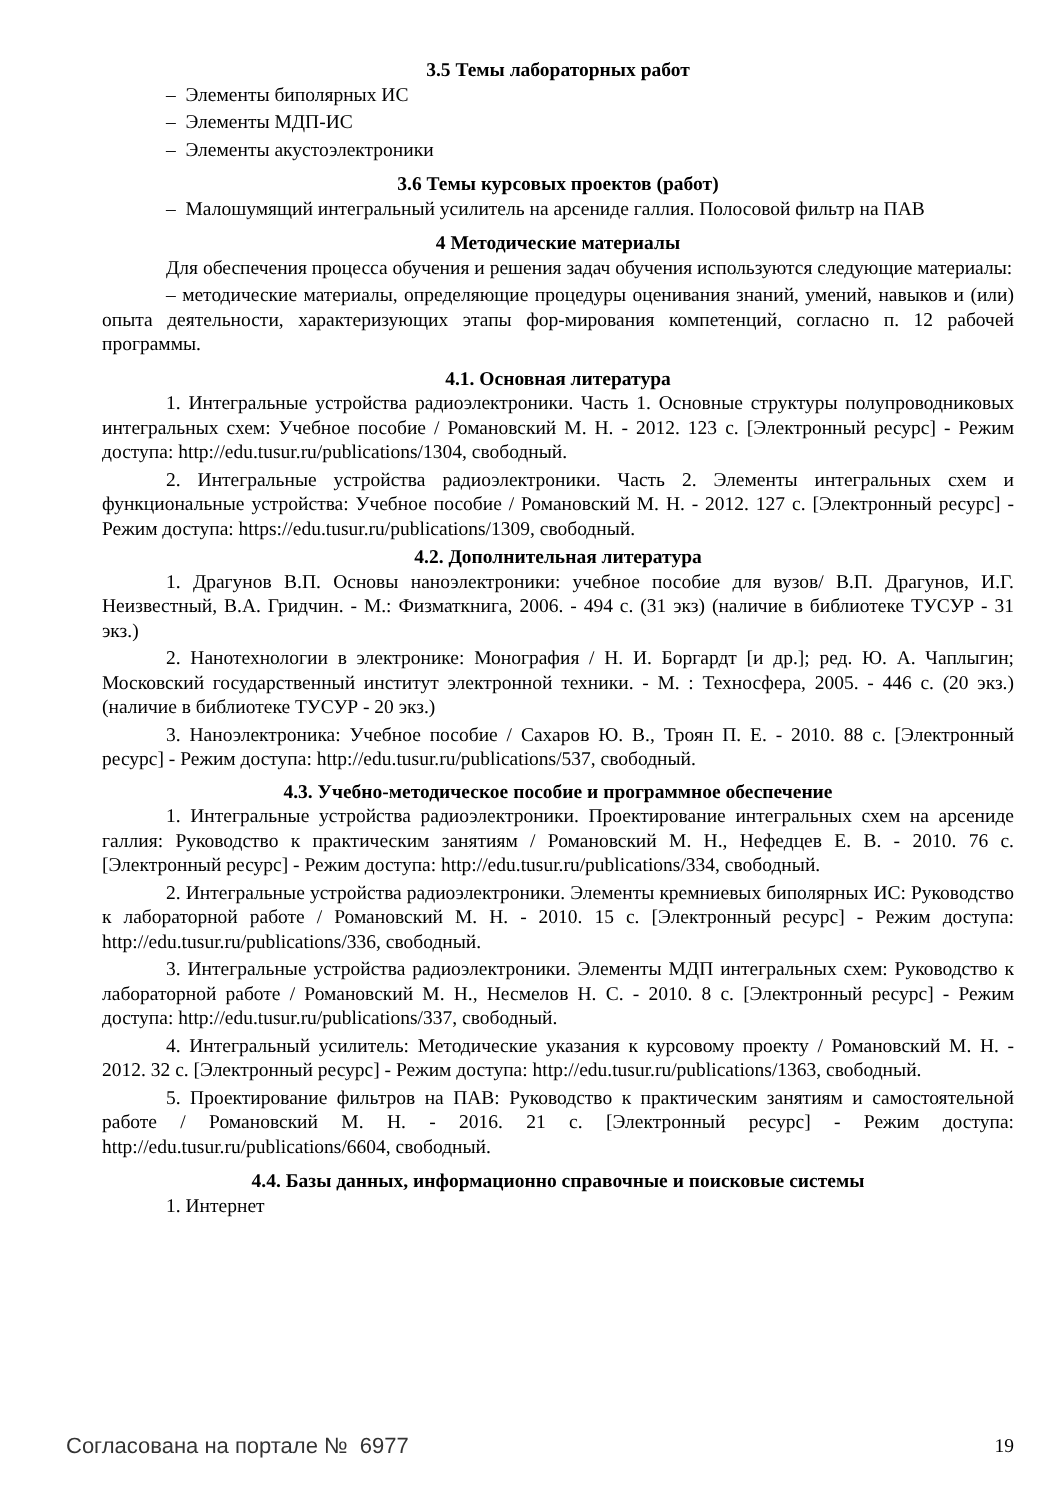3.5 Темы лабораторных работ
– Элементы биполярных ИС
– Элементы МДП-ИС
– Элементы акустоэлектроники
3.6 Темы курсовых проектов (работ)
– Малошумящий интегральный усилитель на арсениде галлия. Полосовой фильтр на ПАВ
4 Методические материалы
Для обеспечения процесса обучения и решения задач обучения используются следующие материалы:
– методические материалы, определяющие процедуры оценивания знаний, умений, навыков и (или) опыта деятельности, характеризующих этапы фор-мирования компетенций, согласно п. 12 рабочей программы.
4.1. Основная литература
1. Интегральные устройства радиоэлектроники. Часть 1. Основные структуры полупроводниковых интегральных схем: Учебное пособие / Романовский М. Н. - 2012. 123 с. [Электронный ресурс] - Режим доступа: http://edu.tusur.ru/publications/1304, свободный.
2. Интегральные устройства радиоэлектроники. Часть 2. Элементы интегральных схем и функциональные устройства: Учебное пособие / Романовский М. Н. - 2012. 127 с. [Электронный ресурс] - Режим доступа: https://edu.tusur.ru/publications/1309, свободный.
4.2. Дополнительная литература
1. Драгунов В.П. Основы наноэлектроники: учебное пособие для вузов/ В.П. Драгунов, И.Г. Неизвестный, В.А. Гридчин. - М.: Физматкнига, 2006. - 494 с. (31 экз) (наличие в библиотеке ТУСУР - 31 экз.)
2. Нанотехнологии в электронике: Монография / Н. И. Боргардт [и др.]; ред. Ю. А. Чаплыгин; Московский государственный институт электронной техники. - М. : Техносфера, 2005. - 446 с. (20 экз.) (наличие в библиотеке ТУСУР - 20 экз.)
3. Наноэлектроника: Учебное пособие / Сахаров Ю. В., Троян П. Е. - 2010. 88 с. [Электронный ресурс] - Режим доступа: http://edu.tusur.ru/publications/537, свободный.
4.3. Учебно-методическое пособие и программное обеспечение
1. Интегральные устройства радиоэлектроники. Проектирование интегральных схем на арсениде галлия: Руководство к практическим занятиям / Романовский М. Н., Нефедцев Е. В. - 2010. 76 с. [Электронный ресурс] - Режим доступа: http://edu.tusur.ru/publications/334, свободный.
2. Интегральные устройства радиоэлектроники. Элементы кремниевых биполярных ИС: Руководство к лабораторной работе / Романовский М. Н. - 2010. 15 с. [Электронный ресурс] - Режим доступа: http://edu.tusur.ru/publications/336, свободный.
3. Интегральные устройства радиоэлектроники. Элементы МДП интегральных схем: Руководство к лабораторной работе / Романовский М. Н., Несмелов Н. С. - 2010. 8 с. [Электронный ресурс] - Режим доступа: http://edu.tusur.ru/publications/337, свободный.
4. Интегральный усилитель: Методические указания к курсовому проекту / Романовский М. Н. - 2012. 32 с. [Электронный ресурс] - Режим доступа: http://edu.tusur.ru/publications/1363, свободный.
5. Проектирование фильтров на ПАВ: Руководство к практическим занятиям и самостоятельной работе / Романовский М. Н. - 2016. 21 с. [Электронный ресурс] - Режим доступа: http://edu.tusur.ru/publications/6604, свободный.
4.4. Базы данных, информационно справочные и поисковые системы
1. Интернет
Согласована на портале № 6977 19